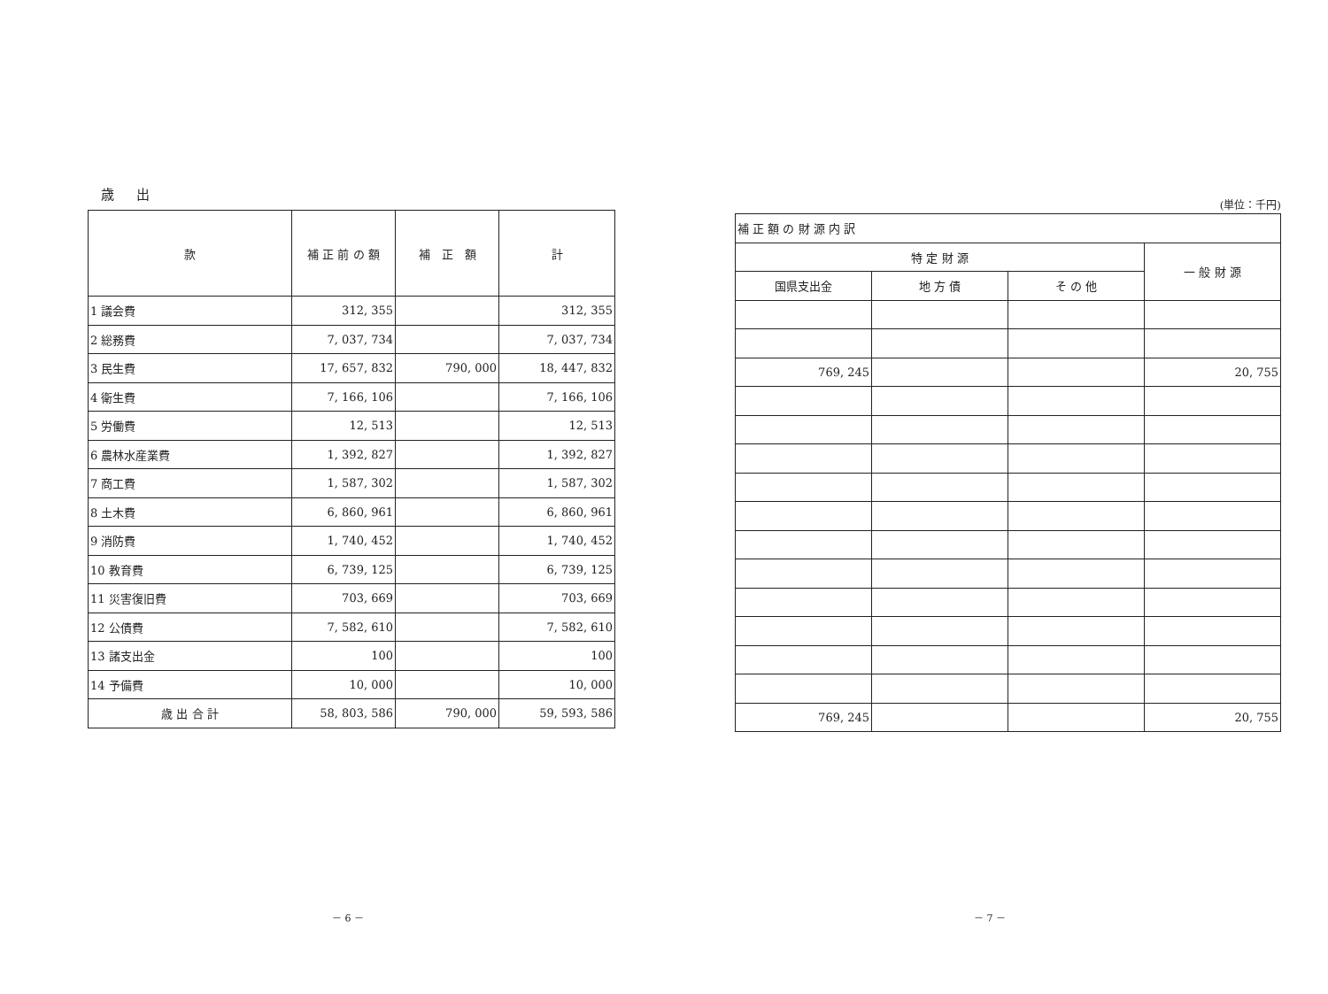歳 出
| 款 | 補 正 前 の 額 | 補 正 額 | 計 |
| --- | --- | --- | --- |
| 1 議会費 | 312, 355 | | 312, 355 |
| 2 総務費 | 7, 037, 734 | | 7, 037, 734 |
| 3 民生費 | 17, 657, 832 | 790, 000 | 18, 447, 832 |
| 4 衛生費 | 7, 166, 106 | | 7, 166, 106 |
| 5 労働費 | 12, 513 | | 12, 513 |
| 6 農林水産業費 | 1, 392, 827 | | 1, 392, 827 |
| 7 商工費 | 1, 587, 302 | | 1, 587, 302 |
| 8 土木費 | 6, 860, 961 | | 6, 860, 961 |
| 9 消防費 | 1, 740, 452 | | 1, 740, 452 |
| 10 教育費 | 6, 739, 125 | | 6, 739, 125 |
| 11 災害復旧費 | 703, 669 | | 703, 669 |
| 12 公債費 | 7, 582, 610 | | 7, 582, 610 |
| 13 諸支出金 | 100 | | 100 |
| 14 予備費 | 10, 000 | | 10, 000 |
| 歳 出 合 計 | 58, 803, 586 | 790, 000 | 59, 593, 586 |
(単位：千円)
| 補 正 額 の 財 源 内 訳 | | | |
| --- | --- | --- | --- |
| 特 定 財 源 | | | 一 般 財 源 |
| 国県支出金 | 地 方 債 | そ の 他 | |
| 769, 245 | | | 20, 755 |
| 769, 245 | | | 20, 755 |
－ 6 － － 7 －